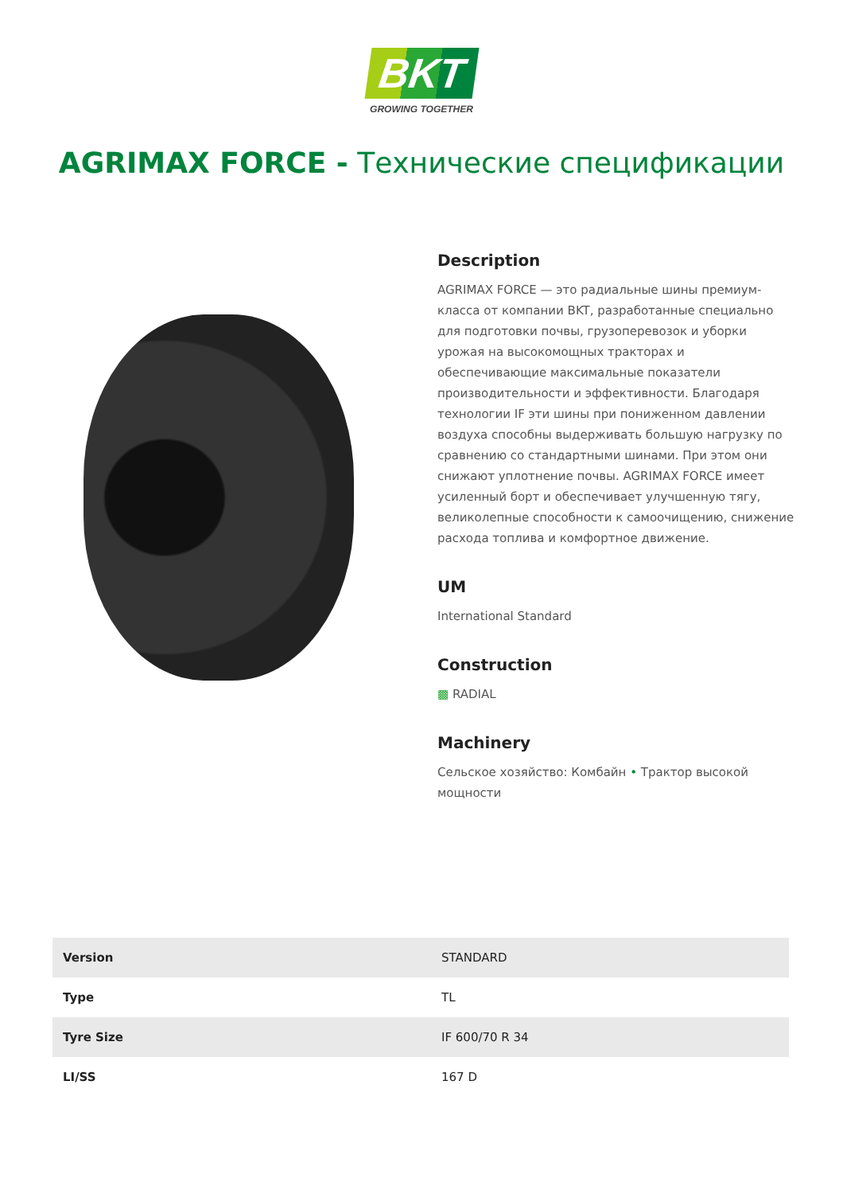BKT
GROWING TOGETHER
AGRIMAX FORCE - Технические спецификации
Description
AGRIMAX FORCE — это радиальные шины премиум-класса от компании BKT, разработанные специально для подготовки почвы, грузоперевозок и уборки урожая на высокомощных тракторах и обеспечивающие максимальные показатели производительности и эффективности. Благодаря технологии IF эти шины при пониженном давлении воздуха способны выдерживать большую нагрузку по сравнению со стандартными шинами. При этом они снижают уплотнение почвы. AGRIMAX FORCE имеет усиленный борт и обеспечивает улучшенную тягу, великолепные способности к самоочищению, снижение расхода топлива и комфортное движение.
UM
International Standard
Construction
▩ RADIAL
Machinery
Сельское хозяйство: Комбайн • Трактор высокой мощности
| Version | STANDARD |
| Type | TL |
| Tyre Size | IF 600/70 R 34 |
| LI/SS | 167 D |